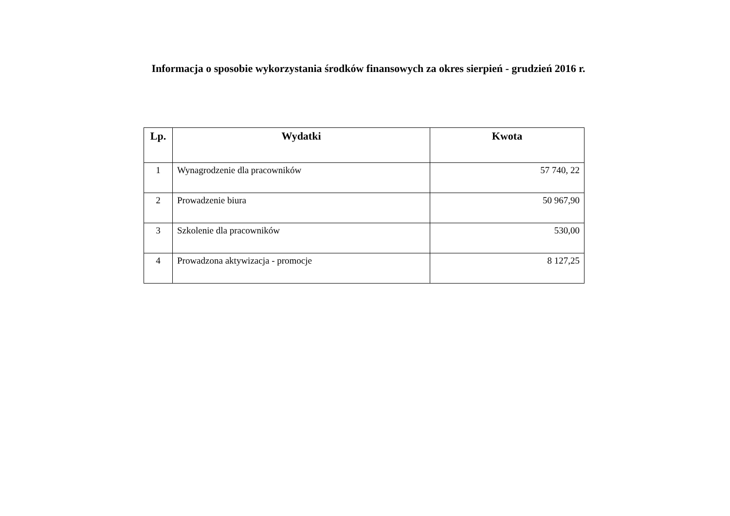Informacja o sposobie wykorzystania środków finansowych za okres sierpień - grudzień 2016 r.
| Lp. | Wydatki | Kwota |
| --- | --- | --- |
| 1 | Wynagrodzenie dla pracowników | 57 740, 22 |
| 2 | Prowadzenie biura | 50 967,90 |
| 3 | Szkolenie dla pracowników | 530,00 |
| 4 | Prowadzona aktywizacja - promocje | 8 127,25 |